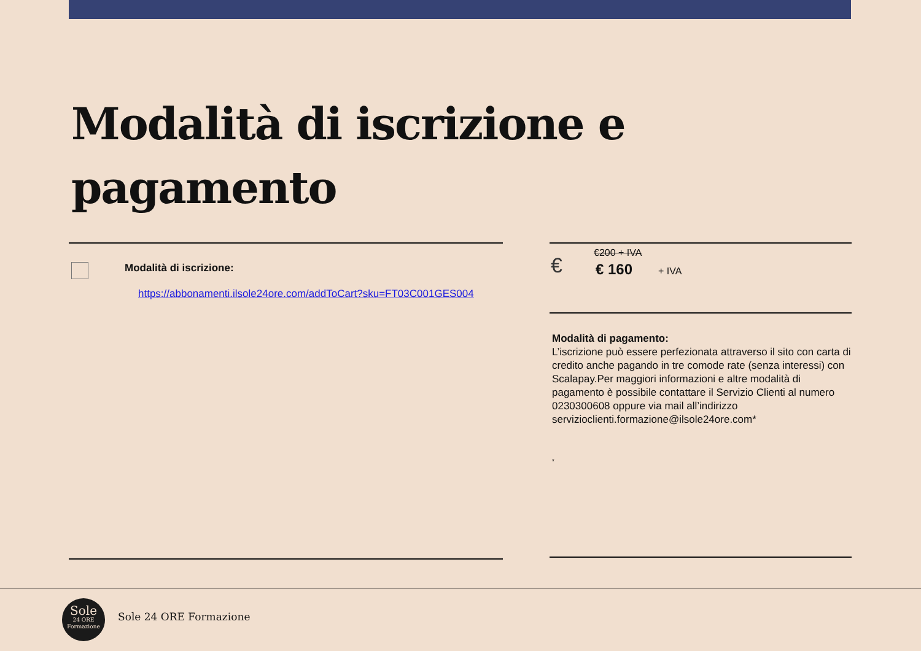Modalità di iscrizione e
pagamento
Modalità di iscrizione:
https://abbonamenti.ilsole24ore.com/addToCart?sku=FT03C001GES004
€
€200 + IVA
€ 160 + IVA
Modalità di pagamento:
L’iscrizione può essere perfezionata attraverso il sito con carta di credito anche pagando in tre comode rate (senza interessi) con Scalapay.Per maggiori informazioni e altre modalità di pagamento è possibile contattare il Servizio Clienti al numero 0230300608 oppure via mail all’indirizzo servizioclienti.formazione@ilsole24ore.com*
*
Sole
24 ORE
Formazione
Sole 24 ORE Formazione